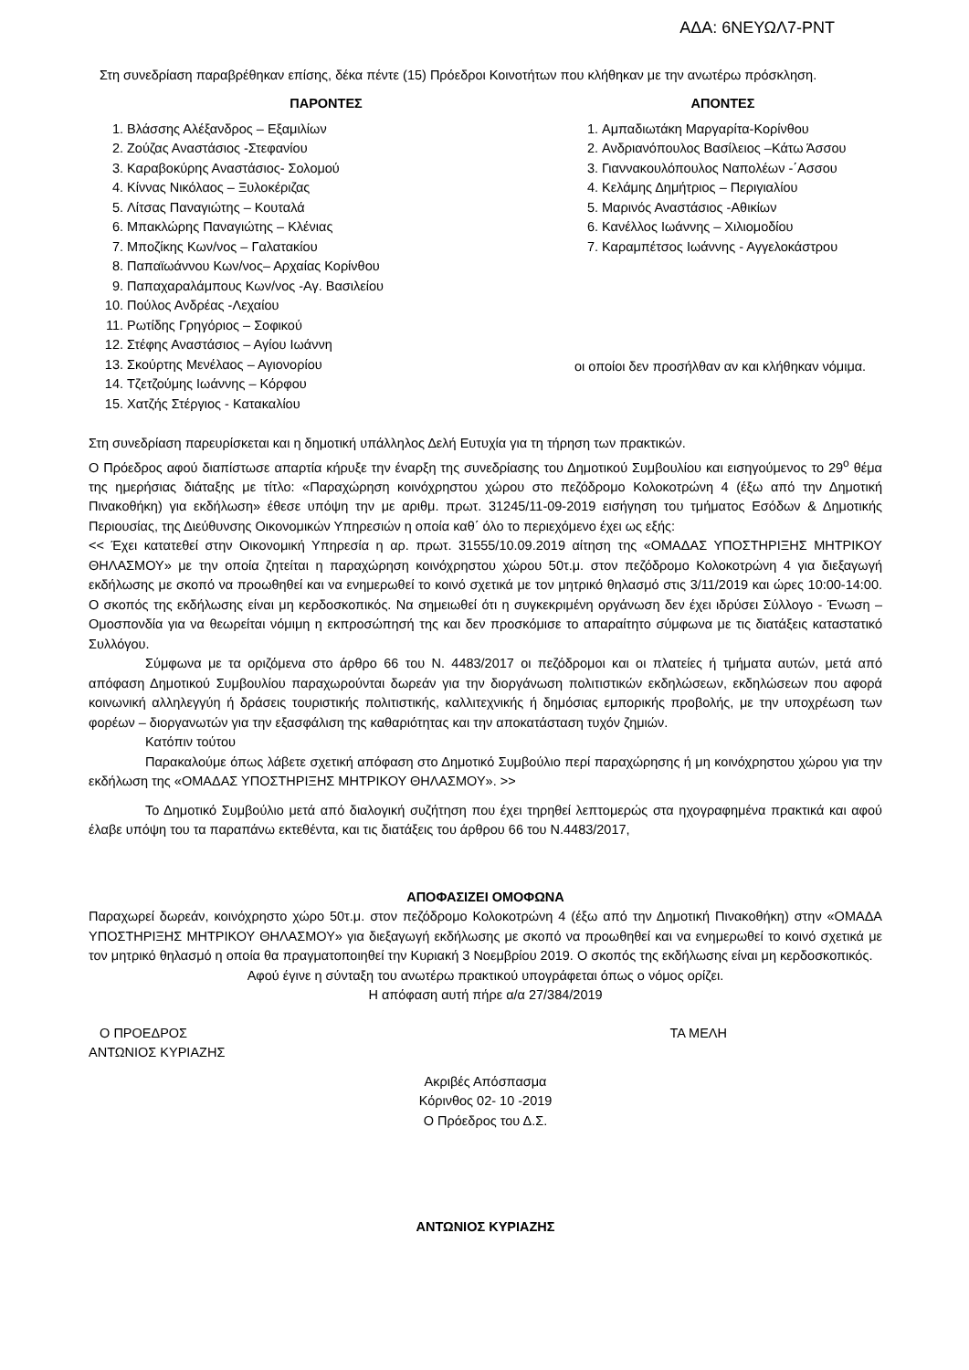ΑΔΑ: 6ΝΕΥΩΛ7-ΡΝΤ
Στη συνεδρίαση παραβρέθηκαν επίσης, δέκα πέντε (15) Πρόεδροι Κοινοτήτων που κλήθηκαν με την ανωτέρω πρόσκληση.
ΠΑΡΟΝΤΕΣ
1. Βλάσσης Αλέξανδρος – Εξαμιλίων
2. Ζούζας Αναστάσιος -Στεφανίου
3. Καραβοκύρης Αναστάσιος- Σολομού
4. Κίννας Νικόλαος – Ξυλοκέριζας
5. Λίτσας Παναγιώτης – Κουταλά
6. Μπακλώρης Παναγιώτης – Κλένιας
7. Μποζίκης Κων/νος – Γαλατακίου
8. Παπαϊωάννου Κων/νος– Αρχαίας Κορίνθου
9. Παπαχαραλάμπους Κων/νος -Αγ. Βασιλείου
10. Πούλος Ανδρέας -Λεχαίου
11. Ρωτίδης Γρηγόριος – Σοφικού
12. Στέφης Αναστάσιος – Αγίου Ιωάννη
13. Σκούρτης Μενέλαος – Αγιονορίου
14. Τζετζούμης Ιωάννης – Κόρφου
15. Χατζής Στέργιος - Κατακαλίου
ΑΠΟΝΤΕΣ
1. Αμπαδιωτάκη Μαργαρίτα-Κορίνθου
2. Ανδριανόπουλος Βασίλειος –Κάτω Άσσου
3. Γιαννακουλόπουλος Ναπολέων -΄Ασσου
4. Κελάμης Δημήτριος – Περιγιαλίου
5. Μαρινός Αναστάσιος -Αθικίων
6. Κανέλλος Ιωάννης – Χιλιομοδίου
7. Καραμπέτσος Ιωάννης - Αγγελοκάστρου
οι οποίοι δεν προσήλθαν αν και κλήθηκαν νόμιμα.
Στη συνεδρίαση παρευρίσκεται και η δημοτική υπάλληλος Δελή Ευτυχία για τη τήρηση των πρακτικών.
Ο Πρόεδρος αφού διαπίστωσε απαρτία κήρυξε την έναρξη της συνεδρίασης του Δημοτικού Συμβουλίου και εισηγούμενος το 29<sup>ο</sup> θέμα της ημερήσιας διάταξης με τίτλο: «Παραχώρηση κοινόχρηστου χώρου στο πεζόδρομο Κολοκοτρώνη 4 (έξω από την Δημοτική Πινακοθήκη) για εκδήλωση» έθεσε υπόψη την με αριθμ. πρωτ. 31245/11-09-2019 εισήγηση του τμήματος Εσόδων & Δημοτικής Περιουσίας, της Διεύθυνσης Οικονομικών Υπηρεσιών η οποία καθ΄ όλο το περιεχόμενο έχει ως εξής:
<< Έχει κατατεθεί στην Οικονομική Υπηρεσία η αρ. πρωτ. 31555/10.09.2019 αίτηση της «ΟΜΑΔΑΣ ΥΠΟΣΤΗΡΙΞΗΣ ΜΗΤΡΙΚΟΥ ΘΗΛΑΣΜΟΥ» με την οποία ζητείται η παραχώρηση κοινόχρηστου χώρου 50τ.μ. στον πεζόδρομο Κολοκοτρώνη 4 για διεξαγωγή εκδήλωσης με σκοπό να προωθηθεί και να ενημερωθεί το κοινό σχετικά με τον μητρικό θηλασμό στις 3/11/2019 και ώρες 10:00-14:00. Ο σκοπός της εκδήλωσης είναι μη κερδοσκοπικός. Να σημειωθεί ότι η συγκεκριμένη οργάνωση δεν έχει ιδρύσει Σύλλογο - Ένωση – Ομοσπονδία για να θεωρείται νόμιμη η εκπροσώπησή της και δεν προσκόμισε το απαραίτητο σύμφωνα με τις διατάξεις καταστατικό Συλλόγου.
Σύμφωνα με τα οριζόμενα στο άρθρο 66 του Ν. 4483/2017 οι πεζόδρομοι και οι πλατείες ή τμήματα αυτών, μετά από απόφαση Δημοτικού Συμβουλίου παραχωρούνται δωρεάν για την διοργάνωση πολιτιστικών εκδηλώσεων, εκδηλώσεων που αφορά κοινωνική αλληλεγγύη ή δράσεις τουριστικής πολιτιστικής, καλλιτεχνικής ή δημόσιας εμπορικής προβολής, με την υποχρέωση των φορέων – διοργανωτών για την εξασφάλιση της καθαριότητας και την αποκατάσταση τυχόν ζημιών.
Κατόπιν τούτου
Παρακαλούμε όπως λάβετε σχετική απόφαση στο Δημοτικό Συμβούλιο περί παραχώρησης ή μη κοινόχρηστου χώρου για την εκδήλωση της «ΟΜΑΔΑΣ ΥΠΟΣΤΗΡΙΞΗΣ ΜΗΤΡΙΚΟΥ ΘΗΛΑΣΜΟΥ». >>
Το Δημοτικό Συμβούλιο μετά από διαλογική συζήτηση που έχει τηρηθεί λεπτομερώς στα ηχογραφημένα πρακτικά και αφού έλαβε υπόψη του τα παραπάνω εκτεθέντα, και τις διατάξεις του άρθρου 66 του Ν.4483/2017,
ΑΠΟΦΑΣΙΖΕΙ ΟΜΟΦΩΝΑ
Παραχωρεί δωρεάν, κοινόχρηστο χώρο 50τ.μ. στον πεζόδρομο Κολοκοτρώνη 4 (έξω από την Δημοτική Πινακοθήκη) στην «ΟΜΑΔΑ ΥΠΟΣΤΗΡΙΞΗΣ ΜΗΤΡΙΚΟΥ ΘΗΛΑΣΜΟΥ» για διεξαγωγή εκδήλωσης με σκοπό να προωθηθεί και να ενημερωθεί το κοινό σχετικά με τον μητρικό θηλασμό η οποία θα πραγματοποιηθεί την Κυριακή 3 Νοεμβρίου 2019. Ο σκοπός της εκδήλωσης είναι μη κερδοσκοπικός.
Αφού έγινε η σύνταξη του ανωτέρω πρακτικού υπογράφεται όπως ο νόμος ορίζει.
Η απόφαση αυτή πήρε α/α 27/384/2019
Ο ΠΡΟΕΔΡΟΣ
ΑΝΤΩΝΙΟΣ ΚΥΡΙΑΖΗΣ
ΤΑ ΜΕΛΗ
Ακριβές Απόσπασμα
Κόρινθος 02- 10 -2019
Ο Πρόεδρος του Δ.Σ.
ΑΝΤΩΝΙΟΣ ΚΥΡΙΑΖΗΣ